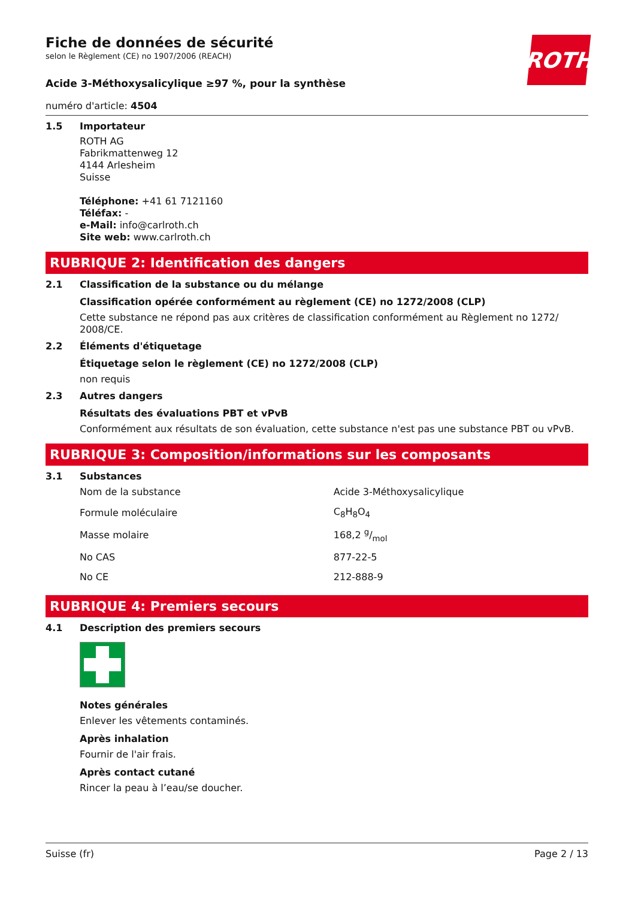ROTH
Fiche de données de sécurité
selon le Règlement (CE) no 1907/2006 (REACH)
Acide 3-Méthoxysalicylique ≥97 %, pour la synthèse
numéro d'article: 4504
1.5 Importateur
ROTH AG
Fabrikmattenweg 12
4144 Arlesheim
Suisse
Téléphone: +41 61 7121160
Téléfax: -
e-Mail: info@carlroth.ch
Site web: www.carlroth.ch
RUBRIQUE 2: Identification des dangers
2.1 Classification de la substance ou du mélange
Classification opérée conformément au règlement (CE) no 1272/2008 (CLP)
Cette substance ne répond pas aux critères de classification conformément au Règlement no 1272/ 2008/CE.
2.2 Éléments d'étiquetage
Étiquetage selon le règlement (CE) no 1272/2008 (CLP)
non requis
2.3 Autres dangers
Résultats des évaluations PBT et vPvB
Conformément aux résultats de son évaluation, cette substance n'est pas une substance PBT ou vPvB.
RUBRIQUE 3: Composition/informations sur les composants
3.1 Substances
| Nom de la substance | Acide 3-Méthoxysalicylique |
| Formule moléculaire | C<sub>8</sub>H<sub>8</sub>O<sub>4</sub> |
| Masse molaire | 168,2 g/mol |
| No CAS | 877-22-5 |
| No CE | 212-888-9 |
RUBRIQUE 4: Premiers secours
4.1 Description des premiers secours
Notes générales
Enlever les vêtements contaminés.
Après inhalation
Fournir de l'air frais.
Après contact cutané
Rincer la peau à l’eau/se doucher.
Suisse (fr) Page 2 / 13